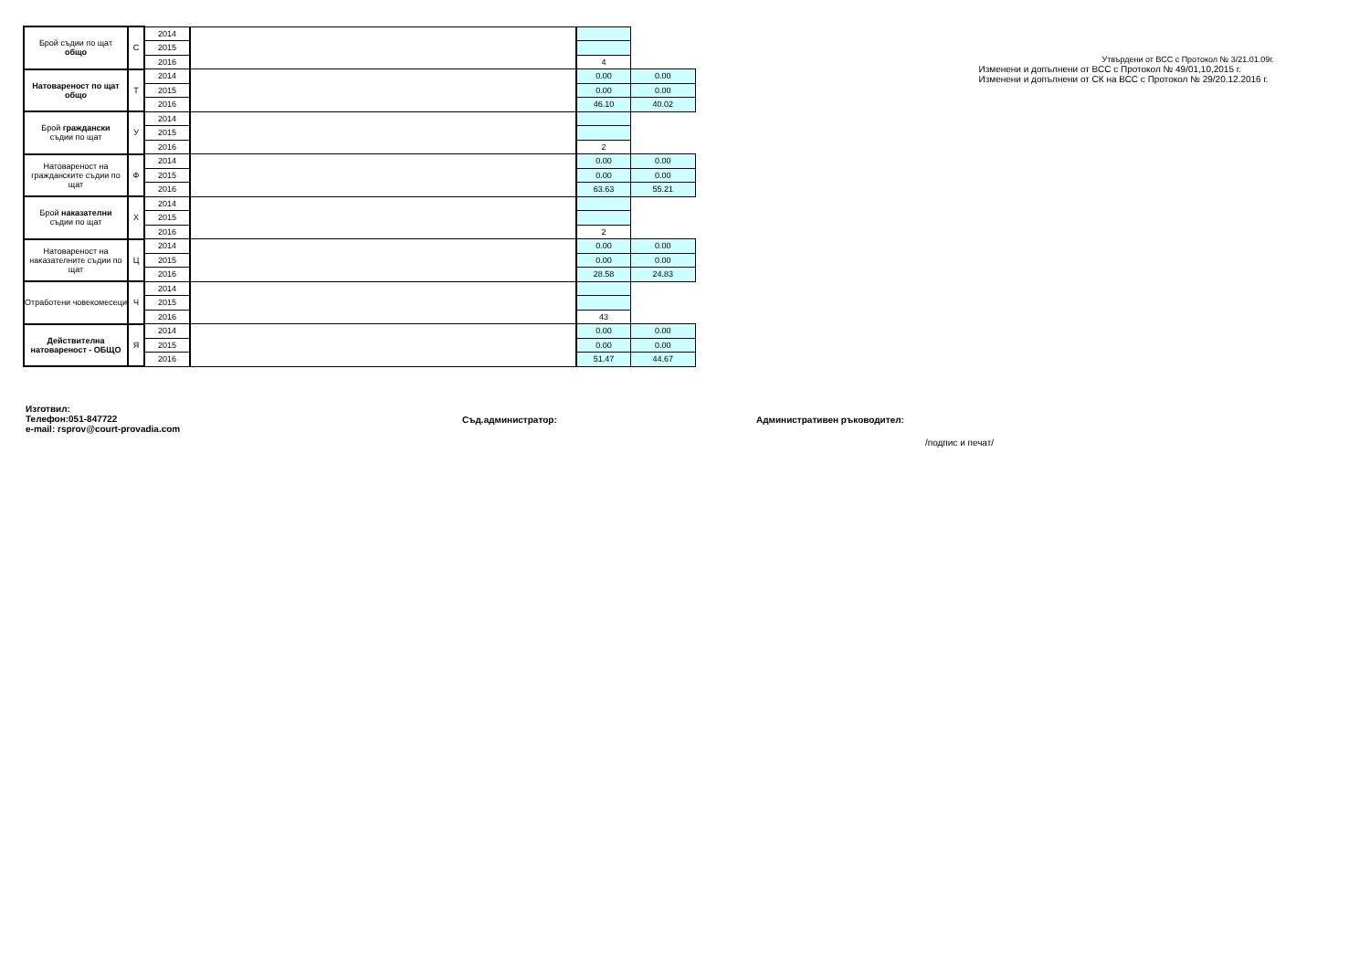| Брой съдии по щат общо | С | 2014 | | | |
| | | 2015 | | | |
| | | 2016 | | 4 | |
| Натовареност по щат общо | Т | 2014 | | 0.00 | 0.00 |
| | | 2015 | | 0.00 | 0.00 |
| | | 2016 | | 46.10 | 40.02 |
| Брой граждански съдии по щат | У | 2014 | | | |
| | | 2015 | | | |
| | | 2016 | | 2 | |
| Натовареност на гражданските съдии по щат | Ф | 2014 | | 0.00 | 0.00 |
| | | 2015 | | 0.00 | 0.00 |
| | | 2016 | | 63.63 | 55.21 |
| Брой наказателни съдии по щат | Х | 2014 | | | |
| | | 2015 | | | |
| | | 2016 | | 2 | |
| Натовареност на наказателните съдии по щат | Ц | 2014 | | 0.00 | 0.00 |
| | | 2015 | | 0.00 | 0.00 |
| | | 2016 | | 28.58 | 24.83 |
| Отработени човекомесеци | Ч | 2014 | | | |
| | | 2015 | | | |
| | | 2016 | | 43 | |
| Действителна натовареност - ОБЩО | Я | 2014 | | 0.00 | 0.00 |
| | | 2015 | | 0.00 | 0.00 |
| | | 2016 | | 51.47 | 44.67 |
Утвърдени от ВСС с Протокол № 3/21.01.09г.
Изменени и допълнени от ВСС с Протокол № 49/01,10,2015 г.
Изменени и допълнени от СК на ВСС с Протокол № 29/20.12.2016 г.
Изготвил:
Телефон:051-847722
e-mail: rsprov@court-provadia.com
Съд.администратор: Административен ръководител:
/подпис и печат/